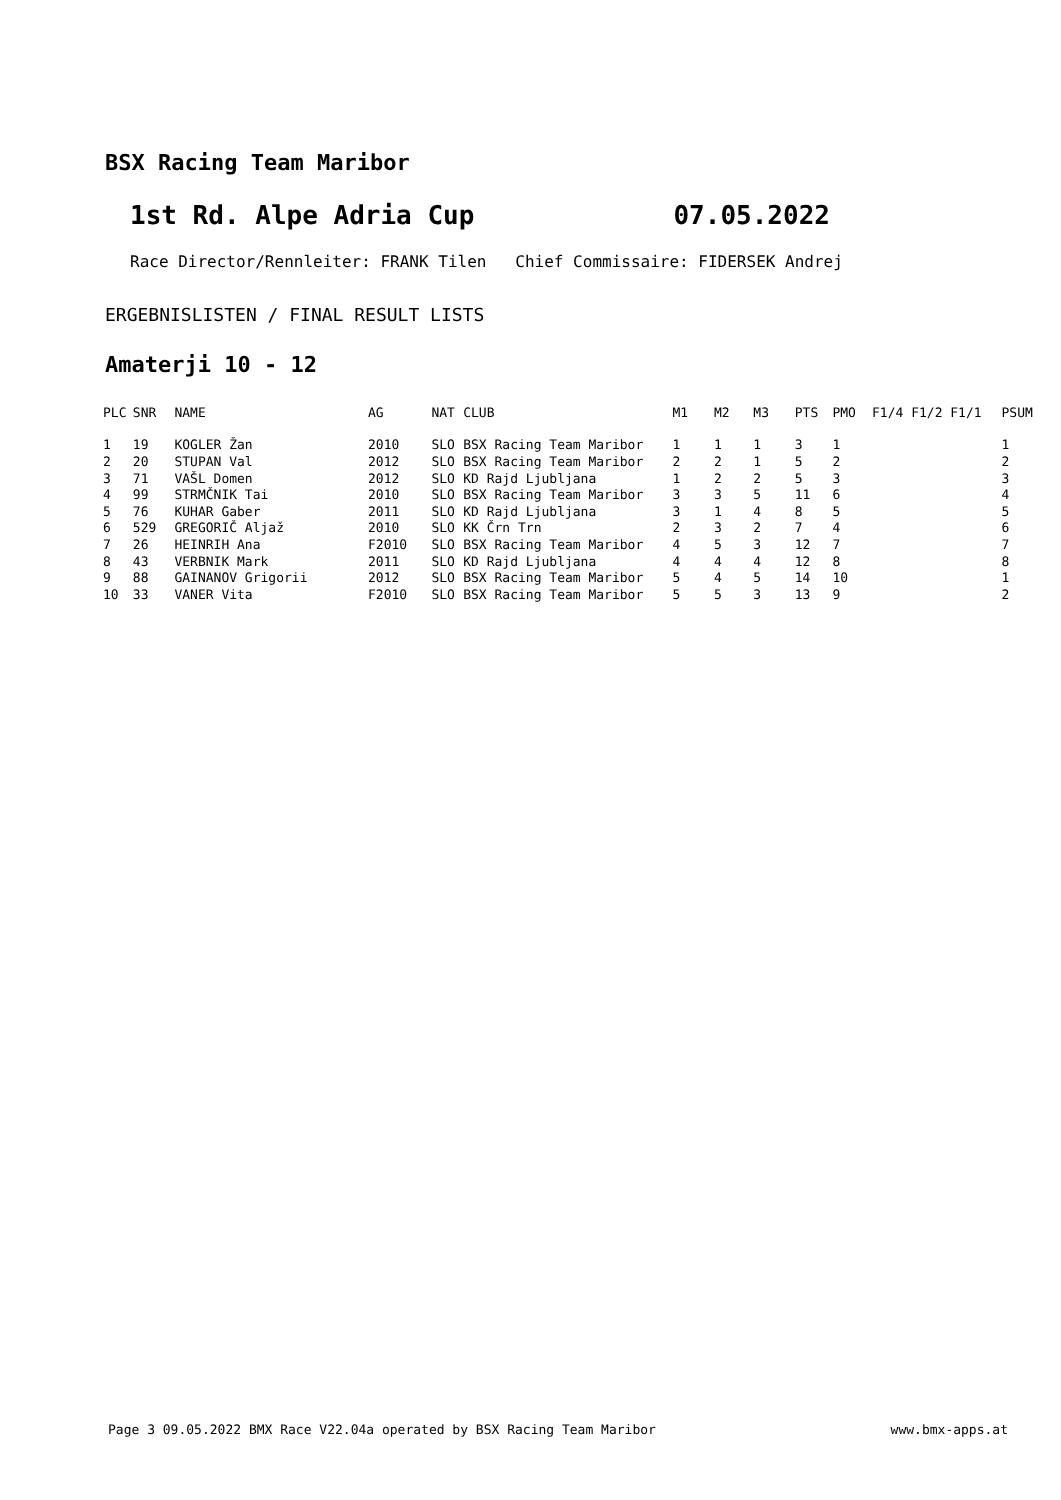BSX Racing Team Maribor
1st Rd. Alpe Adria Cup 07.05.2022
Race Director/Rennleiter: FRANK Tilen Chief Commissaire: FIDERSEK Andrej
ERGEBNISLISTEN / FINAL RESULT LISTS
Amaterji 10 - 12
| PLC | SNR | NAME | AG | NAT | CLUB | M1 | M2 | M3 | PTS | PMO | F1/4 F1/2 F1/1 | PSUM |
| --- | --- | --- | --- | --- | --- | --- | --- | --- | --- | --- | --- | --- |
| 1 | 19 | KOGLER Žan | 2010 | SLO | BSX Racing Team Maribor | 1 | 1 | 1 | 3 | 1 | | 1 |
| 2 | 20 | STUPAN Val | 2012 | SLO | BSX Racing Team Maribor | 2 | 2 | 1 | 5 | 2 | | 2 |
| 3 | 71 | VAŠL Domen | 2012 | SLO | KD Rajd Ljubljana | 1 | 2 | 2 | 5 | 3 | | 3 |
| 4 | 99 | STRMČNIK Tai | 2010 | SLO | BSX Racing Team Maribor | 3 | 3 | 5 | 11 | 6 | | 4 |
| 5 | 76 | KUHAR Gaber | 2011 | SLO | KD Rajd Ljubljana | 3 | 1 | 4 | 8 | 5 | | 5 |
| 6 | 529 | GREGORIČ Aljaž | 2010 | SLO | KK Črn Trn | 2 | 3 | 2 | 7 | 4 | | 6 |
| 7 | 26 | HEINRIH Ana | F2010 | SLO | BSX Racing Team Maribor | 4 | 5 | 3 | 12 | 7 | | 7 |
| 8 | 43 | VERBNIK Mark | 2011 | SLO | KD Rajd Ljubljana | 4 | 4 | 4 | 12 | 8 | | 8 |
| 9 | 88 | GAINANOV Grigorii | 2012 | SLO | BSX Racing Team Maribor | 5 | 4 | 5 | 14 | 10 | | 1 |
| 10 | 33 | VANER Vita | F2010 | SLO | BSX Racing Team Maribor | 5 | 5 | 3 | 13 | 9 | | 2 |
Page 3 09.05.2022 BMX Race V22.04a operated by BSX Racing Team Maribor www.bmx-apps.at